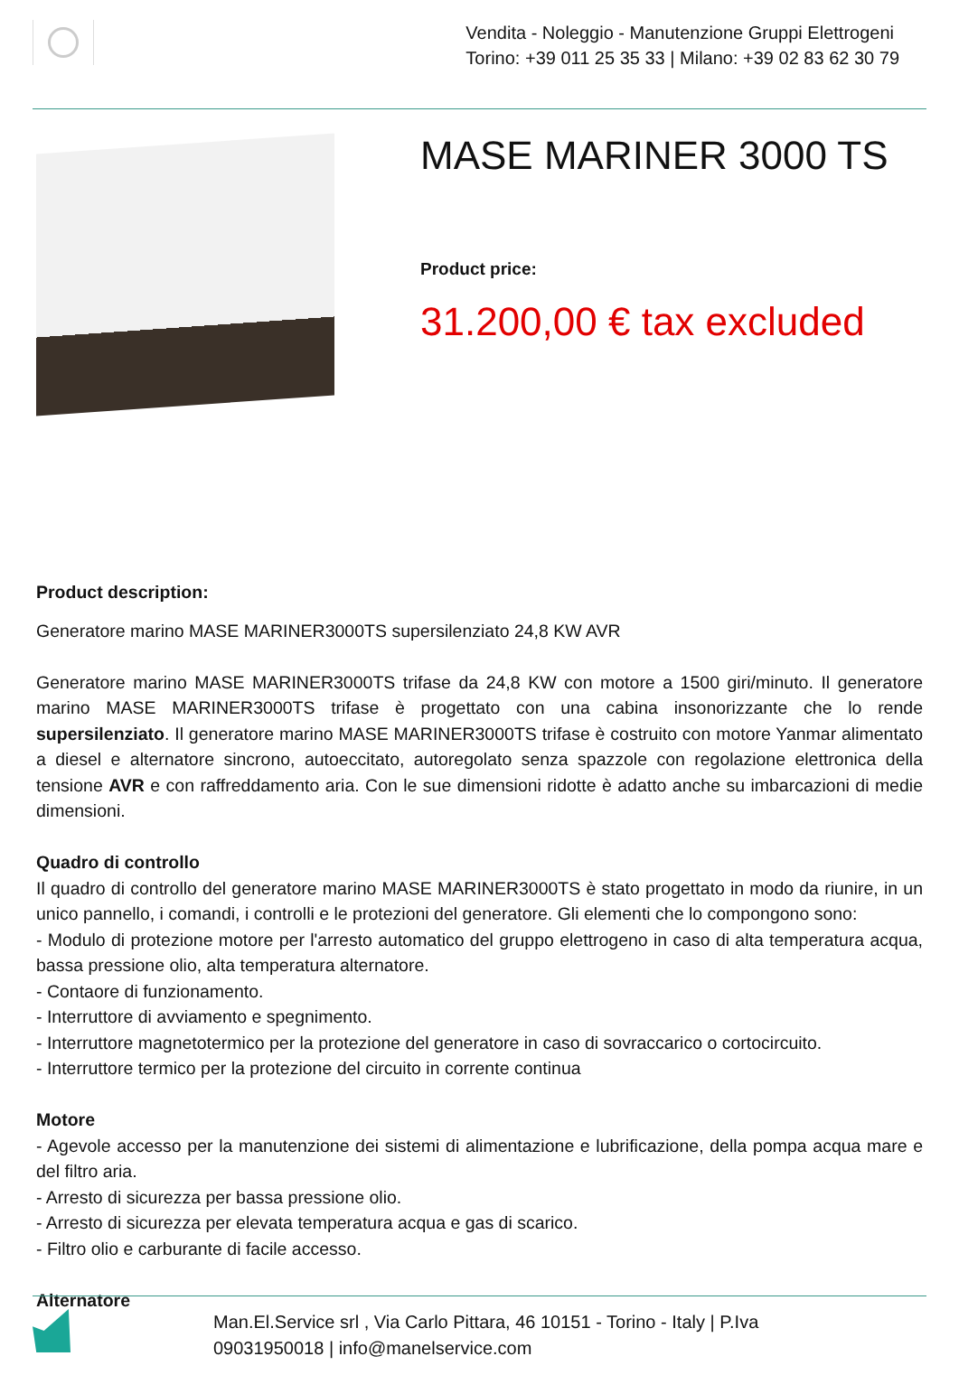Vendita - Noleggio - Manutenzione Gruppi Elettrogeni
Torino: +39 011 25 35 33 | Milano: +39 02 83 62 30 79
MASE MARINER 3000 TS
Product price:
31.200,00 € tax excluded
Product description:
Generatore marino MASE MARINER3000TS supersilenziato 24,8 KW AVR
Generatore marino MASE MARINER3000TS trifase da 24,8 KW con motore a 1500 giri/minuto. Il generatore marino MASE MARINER3000TS trifase è progettato con una cabina insonorizzante che lo rende supersilenziato. Il generatore marino MASE MARINER3000TS trifase è costruito con motore Yanmar alimentato a diesel e alternatore sincrono, autoeccitato, autoregolato senza spazzole con regolazione elettronica della tensione AVR e con raffreddamento aria. Con le sue dimensioni ridotte è adatto anche su imbarcazioni di medie dimensioni.
Quadro di controllo
Il quadro di controllo del generatore marino MASE MARINER3000TS è stato progettato in modo da riunire, in un unico pannello, i comandi, i controlli e le protezioni del generatore. Gli elementi che lo compongono sono:
- Modulo di protezione motore per l'arresto automatico del gruppo elettrogeno in caso di alta temperatura acqua, bassa pressione olio, alta temperatura alternatore.
- Contaore di funzionamento.
- Interruttore di avviamento e spegnimento.
- Interruttore magnetotermico per la protezione del generatore in caso di sovraccarico o cortocircuito.
- Interruttore termico per la protezione del circuito in corrente continua
Motore
- Agevole accesso per la manutenzione dei sistemi di alimentazione e lubrificazione, della pompa acqua mare e del filtro aria.
- Arresto di sicurezza per bassa pressione olio.
- Arresto di sicurezza per elevata temperatura acqua e gas di scarico.
- Filtro olio e carburante di facile accesso.
Alternatore
Man.El.Service srl , Via Carlo Pittara, 46 10151 - Torino - Italy | P.Iva
09031950018 | info@manelservice.com